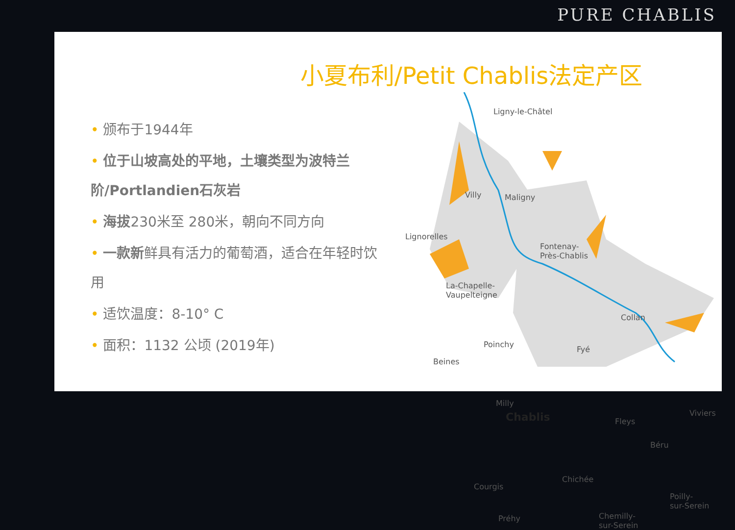PURE CHABLIS
小夏布利/Petit Chablis法定产区
• 颁布于1944年
• 位于山坡高处的平地，土壤类型为波特兰阶/Portlandien石灰岩
• 海拔230米至 280米，朝向不同方向
• 一款新鲜具有活力的葡萄酒，适合在年轻时饮用
• 适饮温度：8-10° C
• 面积：1132 公顷 (2019年)
Ligny-le-Châtel
Villy Maligny
Lignorelles
Fontenay-
Près-Chablis
La-Chapelle-
Vaupelteigne
Collan
Poinchy
Fyé
Beines
Milly
Chablis Fleys
Viviers
Béru
Chichée
Courgis
Poilly-
sur-Serein
Préhy Chemilly-
sur-Serein